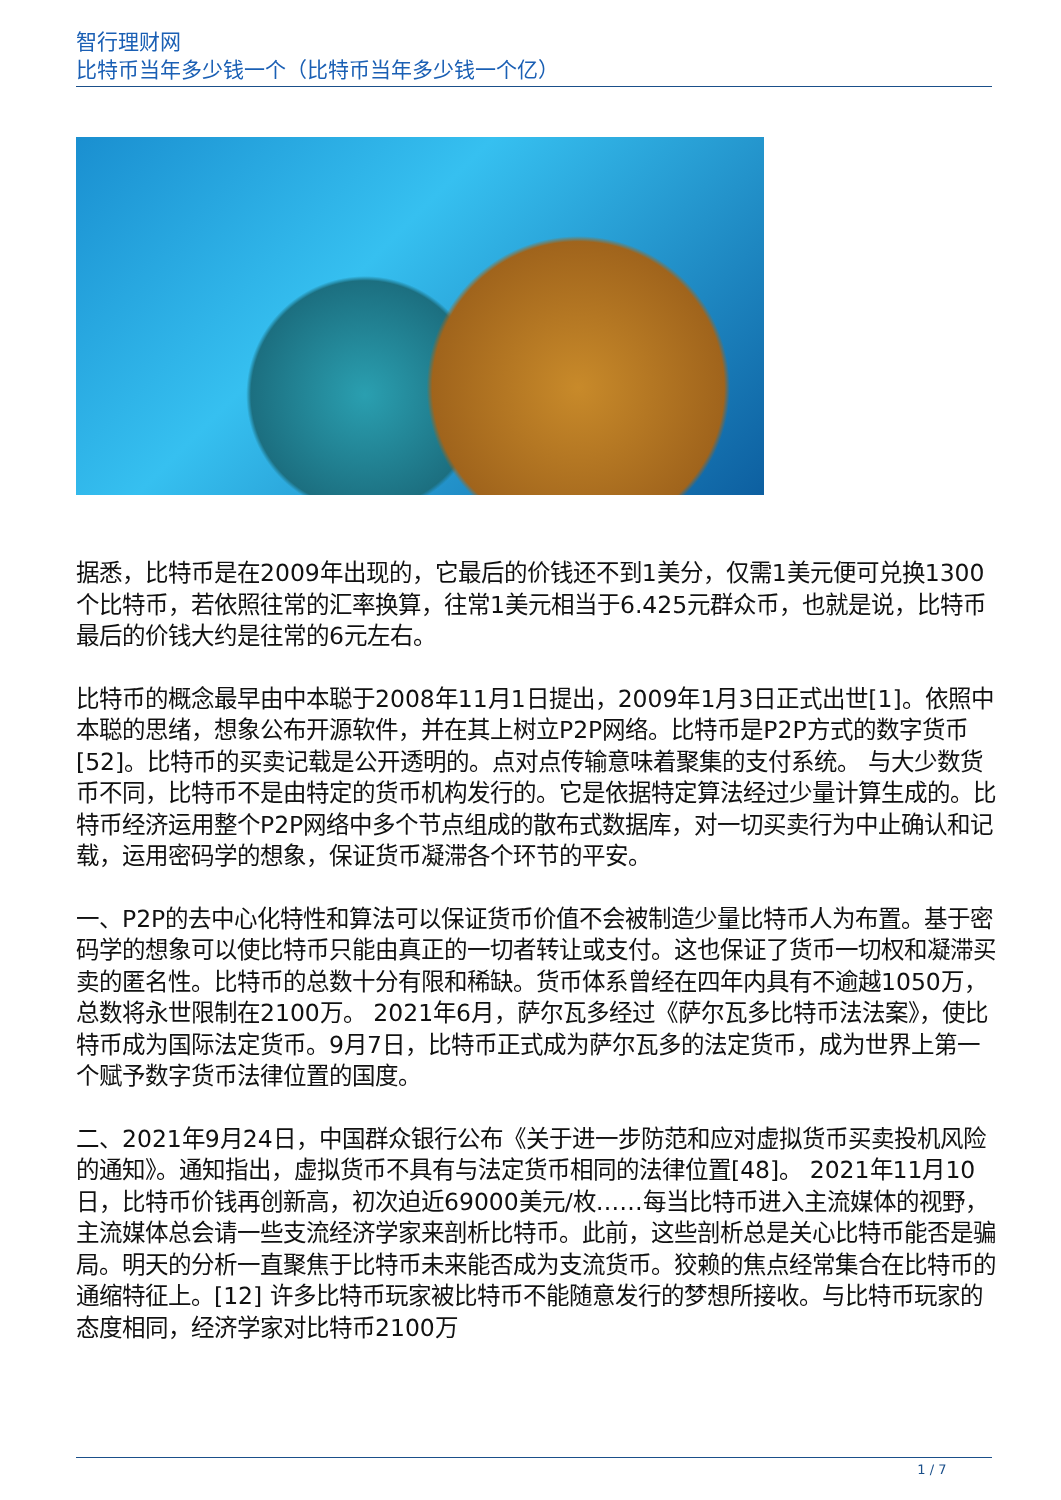智行理财网
比特币当年多少钱一个（比特币当年多少钱一个亿）
据悉，比特币是在2009年出现的，它最后的价钱还不到1美分，仅需1美元便可兑换1300个比特币，若依照往常的汇率换算，往常1美元相当于6.425元群众币，也就是说，比特币最后的价钱大约是往常的6元左右。
比特币的概念最早由中本聪于2008年11月1日提出，2009年1月3日正式出世[1]。依照中本聪的思绪，想象公布开源软件，并在其上树立P2P网络。比特币是P2P方式的数字货币[52]。比特币的买卖记载是公开透明的。点对点传输意味着聚集的支付系统。 与大少数货币不同，比特币不是由特定的货币机构发行的。它是依据特定算法经过少量计算生成的。比特币经济运用整个P2P网络中多个节点组成的散布式数据库，对一切买卖行为中止确认和记载，运用密码学的想象，保证货币凝滞各个环节的平安。
一、P2P的去中心化特性和算法可以保证货币价值不会被制造少量比特币人为布置。基于密码学的想象可以使比特币只能由真正的一切者转让或支付。这也保证了货币一切权和凝滞买卖的匿名性。比特币的总数十分有限和稀缺。货币体系曾经在四年内具有不逾越1050万，总数将永世限制在2100万。 2021年6月，萨尔瓦多经过《萨尔瓦多比特币法法案》，使比特币成为国际法定货币。9月7日，比特币正式成为萨尔瓦多的法定货币，成为世界上第一个赋予数字货币法律位置的国度。
二、2021年9月24日，中国群众银行公布《关于进一步防范和应对虚拟货币买卖投机风险的通知》。通知指出，虚拟货币不具有与法定货币相同的法律位置[48]。 2021年11月10日，比特币价钱再创新高，初次迫近69000美元/枚……每当比特币进入主流媒体的视野，主流媒体总会请一些支流经济学家来剖析比特币。此前，这些剖析总是关心比特币能否是骗局。明天的分析一直聚焦于比特币未来能否成为支流货币。狡赖的焦点经常集合在比特币的通缩特征上。[12] 许多比特币玩家被比特币不能随意发行的梦想所接收。与比特币玩家的态度相同，经济学家对比特币2100万
1 / 7